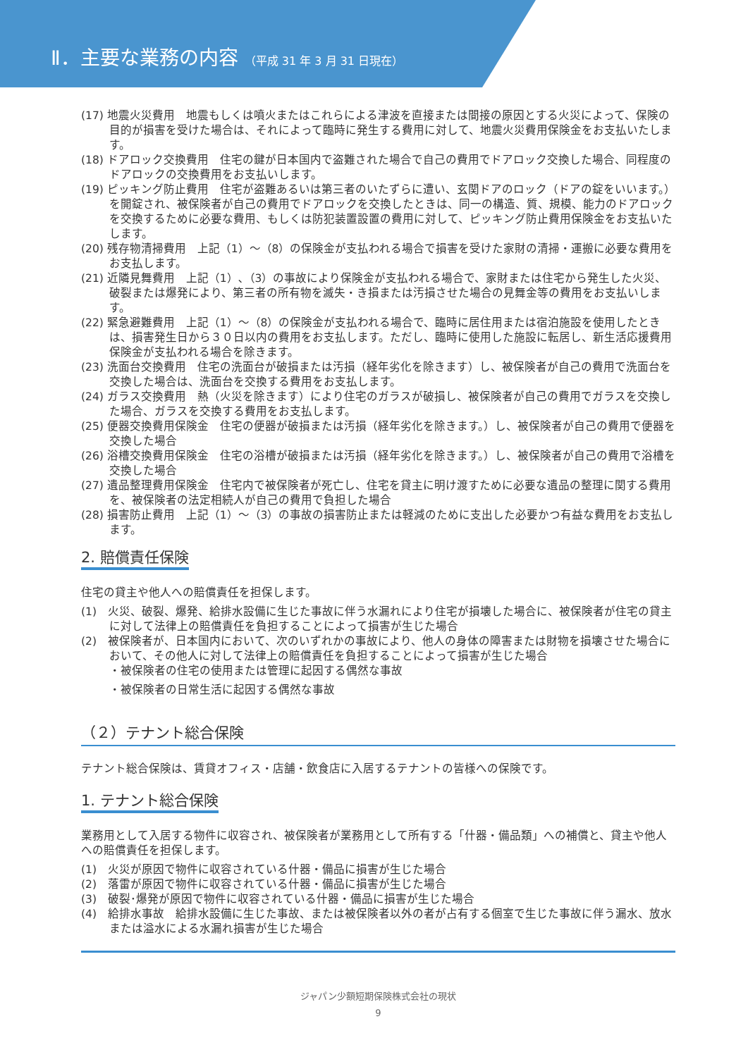Ⅱ．主要な業務の内容 （平成 31 年 3 月 31 日現在）
(17) 地震火災費用　地震もしくは噴火またはこれらによる津波を直接または間接の原因とする火災によって、保険の目的が損害を受けた場合は、それによって臨時に発生する費用に対して、地震火災費用保険金をお支払いたします。
(18) ドアロック交換費用　住宅の鍵が日本国内で盗難された場合で自己の費用でドアロック交換した場合、同程度のドアロックの交換費用をお支払いします。
(19) ピッキング防止費用　住宅が盗難あるいは第三者のいたずらに遭い、玄関ドアのロック（ドアの錠をいいます。）を開錠され、被保険者が自己の費用でドアロックを交換したときは、同一の構造、質、規模、能力のドアロックを交換するために必要な費用、もしくは防犯装置設置の費用に対して、ピッキング防止費用保険金をお支払いたします。
(20) 残存物清掃費用　上記（1）～（8）の保険金が支払われる場合で損害を受けた家財の清掃・運搬に必要な費用をお支払します。
(21) 近隣見舞費用　上記（1）､（3）の事故により保険金が支払われる場合で、家財または住宅から発生した火災、破裂または爆発により、第三者の所有物を滅失・き損または汚損させた場合の見舞金等の費用をお支払いします。
(22) 緊急避難費用　上記（1）～（8）の保険金が支払われる場合で、臨時に居住用または宿泊施設を使用したときは、損害発生日から３０日以内の費用をお支払します。ただし、臨時に使用した施設に転居し、新生活応援費用保険金が支払われる場合を除きます。
(23) 洗面台交換費用　住宅の洗面台が破損または汚損（経年劣化を除きます）し、被保険者が自己の費用で洗面台を交換した場合は、洗面台を交換する費用をお支払します。
(24) ガラス交換費用　熱（火災を除きます）により住宅のガラスが破損し、被保険者が自己の費用でガラスを交換した場合、ガラスを交換する費用をお支払します。
(25) 便器交換費用保険金　住宅の便器が破損または汚損（経年劣化を除きます。）し、被保険者が自己の費用で便器を交換した場合
(26) 浴槽交換費用保険金　住宅の浴槽が破損または汚損（経年劣化を除きます。）し、被保険者が自己の費用で浴槽を交換した場合
(27) 遺品整理費用保険金　住宅内で被保険者が死亡し、住宅を貸主に明け渡すために必要な遺品の整理に関する費用を、被保険者の法定相続人が自己の費用で負担した場合
(28) 損害防止費用　上記（1）～（3）の事故の損害防止または軽減のために支出した必要かつ有益な費用をお支払します。
2. 賠償責任保険
住宅の貸主や他人への賠償責任を担保します。
(1)　火災、破裂、爆発、給排水設備に生じた事故に伴う水漏れにより住宅が損壊した場合に、被保険者が住宅の貸主に対して法律上の賠償責任を負担することによって損害が生じた場合
(2)　被保険者が、日本国内において、次のいずれかの事故により、他人の身体の障害または財物を損壊させた場合において、その他人に対して法律上の賠償責任を負担することによって損害が生じた場合
・被保険者の住宅の使用または管理に起因する偶然な事故
・被保険者の日常生活に起因する偶然な事故
（２）テナント総合保険
テナント総合保険は、賃貸オフィス・店舗・飲食店に入居するテナントの皆様への保険です。
1. テナント総合保険
業務用として入居する物件に収容され、被保険者が業務用として所有する「什器・備品類」への補償と、貸主や他人への賠償責任を担保します。
(1)　火災が原因で物件に収容されている什器・備品に損害が生じた場合
(2)　落雷が原因で物件に収容されている什器・備品に損害が生じた場合
(3)　破裂･爆発が原因で物件に収容されている什器・備品に損害が生じた場合
(4)　給排水事故　給排水設備に生じた事故、または被保険者以外の者が占有する個室で生じた事故に伴う漏水、放水または溢水による水漏れ損害が生じた場合
ジャパン少額短期保険株式会社の現状
9